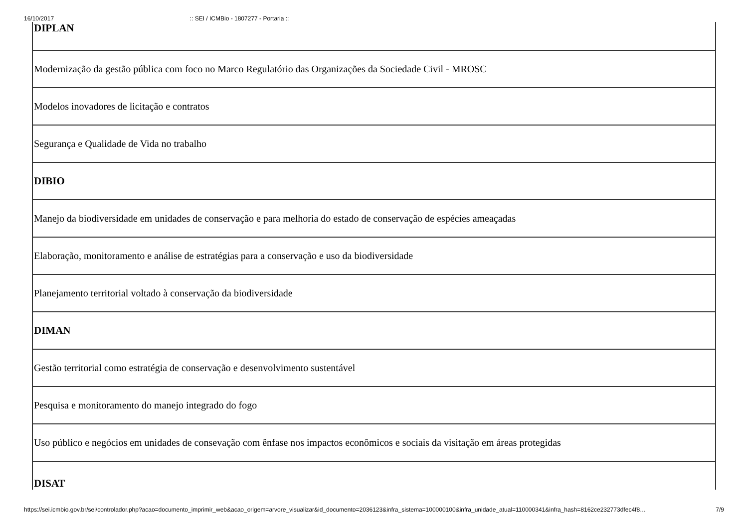16/10/2017:: SEI / ICMBio - 1807277 - Portaria ::
| DIPLAN |
| Modernização da gestão pública com foco no Marco Regulatório das Organizações da Sociedade Civil - MROSC |
| Modelos inovadores de licitação e contratos |
| Segurança e Qualidade de Vida no trabalho |
| DIBIO |
| Manejo da biodiversidade em unidades de conservação e para melhoria do estado de conservação de espécies ameaçadas |
| Elaboração, monitoramento e análise de estratégias para a conservação e uso da biodiversidade |
| Planejamento territorial voltado à conservação da biodiversidade |
| DIMAN |
| Gestão territorial como estratégia de conservação e desenvolvimento sustentável |
| Pesquisa e monitoramento do manejo integrado do fogo |
| Uso público e negócios em unidades de consevação com ênfase nos impactos econômicos e sociais da visitação em áreas protegidas |
| DISAT |
https://sei.icmbio.gov.br/sei/controlador.php?acao=documento_imprimir_web&acao_origem=arvore_visualizar&id_documento=2036123&infra_sistema=100000100&infra_unidade_atual=110000341&infra_hash=8162ce232773dfec4f8… 7/9